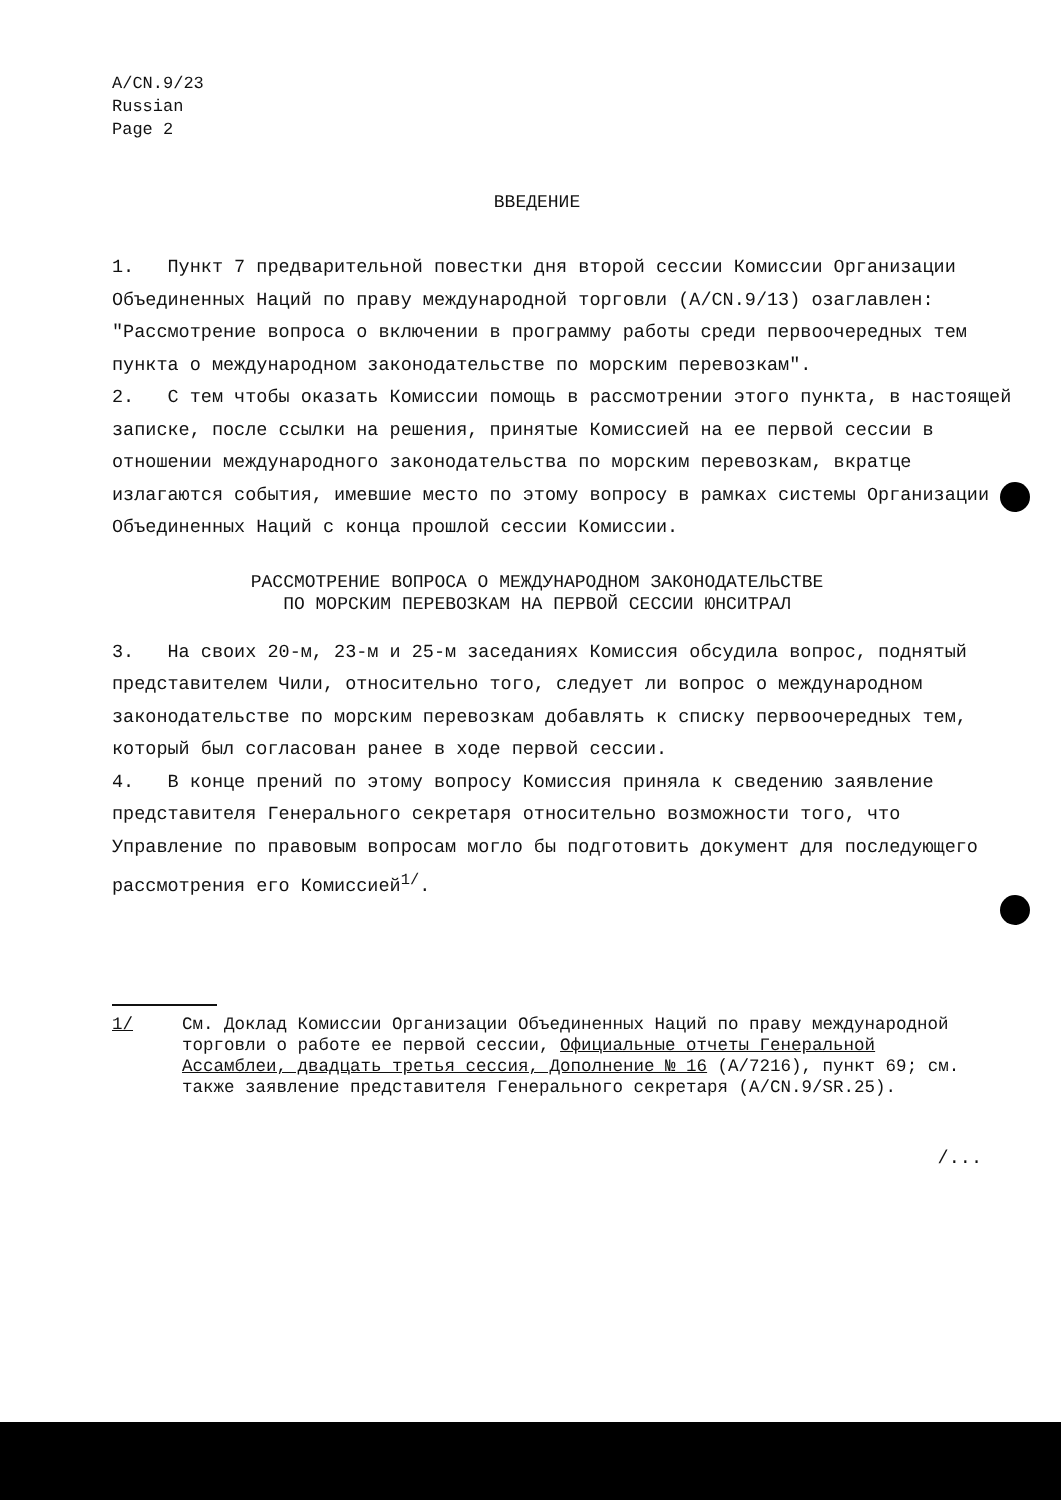A/CN.9/23
Russian
Page 2
ВВЕДЕНИЕ
1. Пункт 7 предварительной повестки дня второй сессии Комиссии Организации Объединенных Наций по праву международной торговли (A/CN.9/13) озаглавлен: "Рассмотрение вопроса о включении в программу работы среди первоочередных тем пункта о международном законодательстве по морским перевозкам".
2. С тем чтобы оказать Комиссии помощь в рассмотрении этого пункта, в настоящей записке, после ссылки на решения, принятые Комиссией на ее первой сессии в отношении международного законодательства по морским перевозкам, вкратце излагаются события, имевшие место по этому вопросу в рамках системы Организации Объединенных Наций с конца прошлой сессии Комиссии.
РАССМОТРЕНИЕ ВОПРОСА О МЕЖДУНАРОДНОМ ЗАКОНОДАТЕЛЬСТВЕ
ПО МОРСКИМ ПЕРЕВОЗКАМ НА ПЕРВОЙ СЕССИИ ЮНСИТРАЛ
3. На своих 20-м, 23-м и 25-м заседаниях Комиссия обсудила вопрос, поднятый представителем Чили, относительно того, следует ли вопрос о международном законодательстве по морским перевозкам добавлять к списку первоочередных тем, который был согласован ранее в ходе первой сессии.
4. В конце прений по этому вопросу Комиссия приняла к сведению заявление представителя Генерального секретаря относительно возможности того, что Управление по правовым вопросам могло бы подготовить документ для последующего рассмотрения его Комиссией<sup>1/</sup>.
1/ См. Доклад Комиссии Организации Объединенных Наций по праву международной торговли о работе ее первой сессии, Официальные отчеты Генеральной Ассамблеи, двадцать третья сессия, Дополнение № 16 (A/7216), пункт 69; см. также заявление представителя Генерального секретаря (A/CN.9/SR.25).
/...